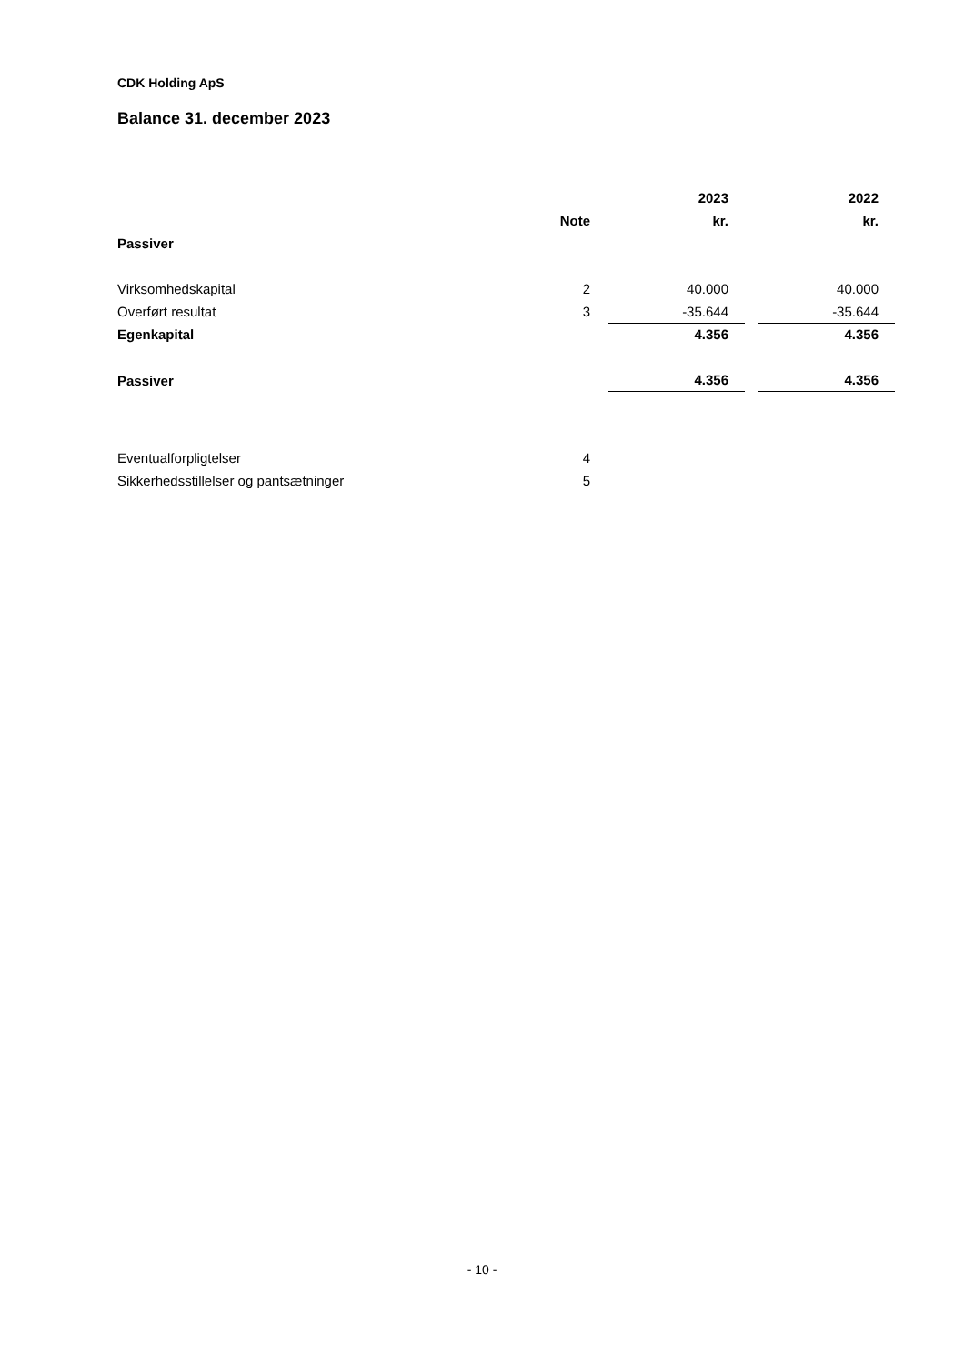CDK Holding ApS
Balance 31. december 2023
| | | | 2023 | | 2022 |
| --- | --- | --- | --- | --- | --- |
| | Note | | kr. | | kr. |
| Passiver | | | | | |
| Virksomhedskapital | 2 | | 40.000 | | 40.000 |
| Overført resultat | 3 | | -35.644 | | -35.644 |
| Egenkapital | | | 4.356 | | 4.356 |
| Passiver | | | 4.356 | | 4.356 |
| Eventualforpligtelser | 4 | | | | |
| Sikkerhedsstillelser og pantsætninger | 5 | | | | |
- 10 -